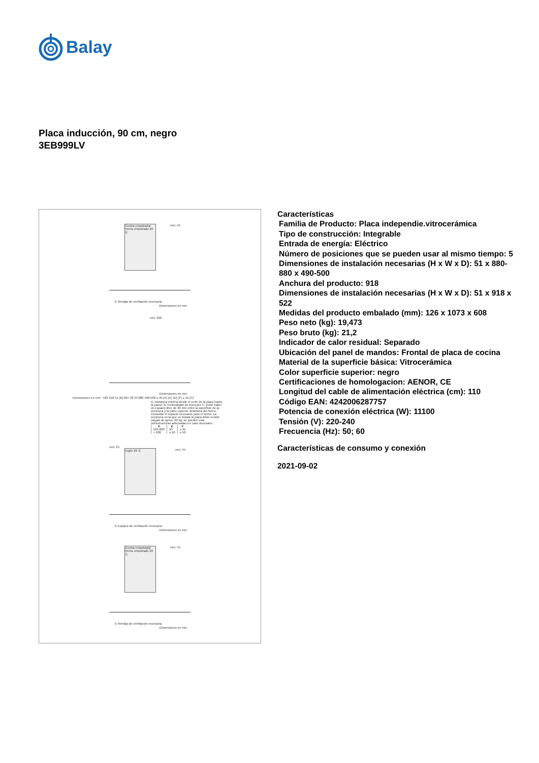Balay
Placa inducción, 90 cm, negro
3EB999LV
Cocina empotrada/ Horno empotrado 20 ①
mín. 45
① Rendija de ventilación necesaria
Dimensiones en mm
mín. 820
Dimensiones en mm
Dimensiones en mm 522 918 51 (B) 827 29 23 880 490-500 ≥ 40 (A) (E) (D) (F) ≥ 16 (C)
A: Distancia mínima desde el corte de la placa hasta la pared. B: Profundidad de inserción C: Debe haber un espacio libre de 30 mm entre la superficie de la encimera y la parte superior delantera del horno. Consultar el espacio necesario para el horno. La encimera en la que se instale la placa debe resistir cargas de aprox. 60 kg; se pueden usar subestructuras adecuadas en caso necesario.
| D | E | F |
| --- | --- | --- |
| 585-600 | 50 | ≥ 35 |
| > 600 | ≥ 50 | ≥ 50 |
Cajón 20 ①
mín. 65
mín. 45
① Espacio de ventilación necesario.
Dimensiones en mm
Cocina empotrada/ Horno empotrado 20 ①
mín. 45
① Rendija de ventilación necesaria
Dimensiones en mm
Características
Familia de Producto: Placa independie.vitrocerámica
Tipo de construcción: Integrable
Entrada de energía: Eléctrico
Número de posiciones que se pueden usar al mismo tiempo: 5
Dimensiones de instalación necesarias (H x W x D): 51 x 880-880 x 490-500
Anchura del producto: 918
Dimensiones de instalación necesarias (H x W x D): 51 x 918 x 522
Medidas del producto embalado (mm): 126 x 1073 x 608
Peso neto (kg): 19,473
Peso bruto (kg): 21,2
Indicador de calor residual: Separado
Ubicación del panel de mandos: Frontal de placa de cocina
Material de la superficie básica: Vitrocerámica
Color superficie superior: negro
Certificaciones de homologacion: AENOR, CE
Longitud del cable de alimentación eléctrica (cm): 110
Código EAN: 4242006287757
Potencia de conexión eléctrica (W): 11100
Tensión (V): 220-240
Frecuencia (Hz): 50; 60
Características de consumo y conexión
2021-09-02